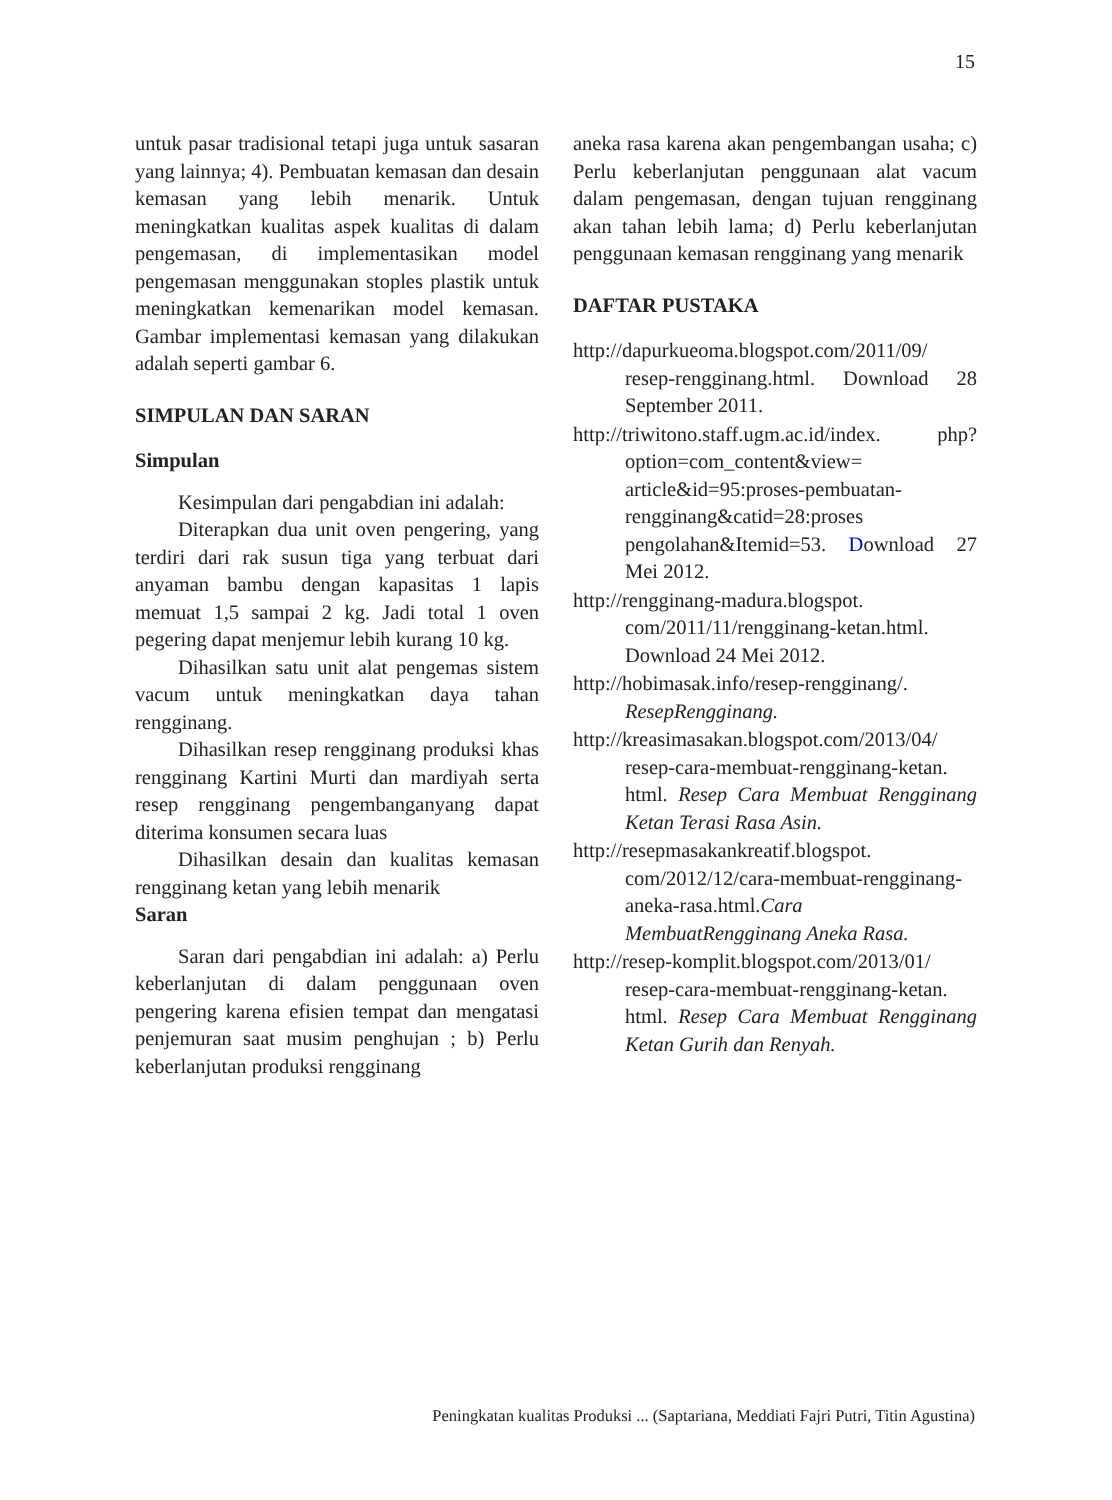15
untuk pasar tradisional tetapi juga untuk sasaran yang lainnya; 4). Pembuatan kemasan dan desain kemasan yang lebih menarik. Untuk meningkatkan kualitas aspek kualitas di dalam pengemasan, di implementasikan model pengemasan menggunakan stoples plastik untuk meningkatkan kemenarikan model kemasan. Gambar implementasi kemasan yang dilakukan adalah seperti gambar 6.
SIMPULAN DAN SARAN
Simpulan
Kesimpulan dari pengabdian ini adalah:
Diterapkan dua unit oven pengering, yang terdiri dari rak susun tiga yang terbuat dari anyaman bambu dengan kapasitas 1 lapis memuat 1,5 sampai 2 kg. Jadi total 1 oven pegering dapat menjemur lebih kurang 10 kg.
Dihasilkan satu unit alat pengemas sistem vacum untuk meningkatkan daya tahan rengginang.
Dihasilkan resep rengginang produksi khas rengginang Kartini Murti dan mardiyah serta resep rengginang pengembanganyang dapat diterima konsumen secara luas
Dihasilkan desain dan kualitas kemasan rengginang ketan yang lebih menarik
Saran
Saran dari pengabdian ini adalah: a) Perlu keberlanjutan di dalam penggunaan oven pengering karena efisien tempat dan mengatasi penjemuran saat musim penghujan ; b) Perlu keberlanjutan produksi rengginang
aneka rasa karena akan pengembangan usaha; c) Perlu keberlanjutan penggunaan alat vacum dalam pengemasan, dengan tujuan rengginang akan tahan lebih lama; d) Perlu keberlanjutan penggunaan kemasan rengginang yang menarik
DAFTAR PUSTAKA
http://dapurkueoma.blogspot.com/2011/09/ resep-rengginang.html. Download 28 September 2011.
http://triwitono.staff.ugm.ac.id/index. php?option=com_content&view= article&id=95:proses-pembuatan-rengginang&catid=28:proses pengolahan&Itemid=53. Download 27 Mei 2012.
http://rengginang-madura.blogspot. com/2011/11/rengginang-ketan.html. Download 24 Mei 2012.
http://hobimasak.info/resep-rengginang/. ResepRengginang.
http://kreasimasakan.blogspot.com/2013/04/ resep-cara-membuat-rengginang-ketan. html. Resep Cara Membuat Rengginang Ketan Terasi Rasa Asin.
http://resepmasakankreatif.blogspot. com/2012/12/cara-membuat-rengginang-aneka-rasa.html.Cara MembuatRengginang Aneka Rasa.
http://resep-komplit.blogspot.com/2013/01/ resep-cara-membuat-rengginang-ketan. html. Resep Cara Membuat Rengginang Ketan Gurih dan Renyah.
Peningkatan kualitas Produksi ... (Saptariana, Meddiati Fajri Putri, Titin Agustina)